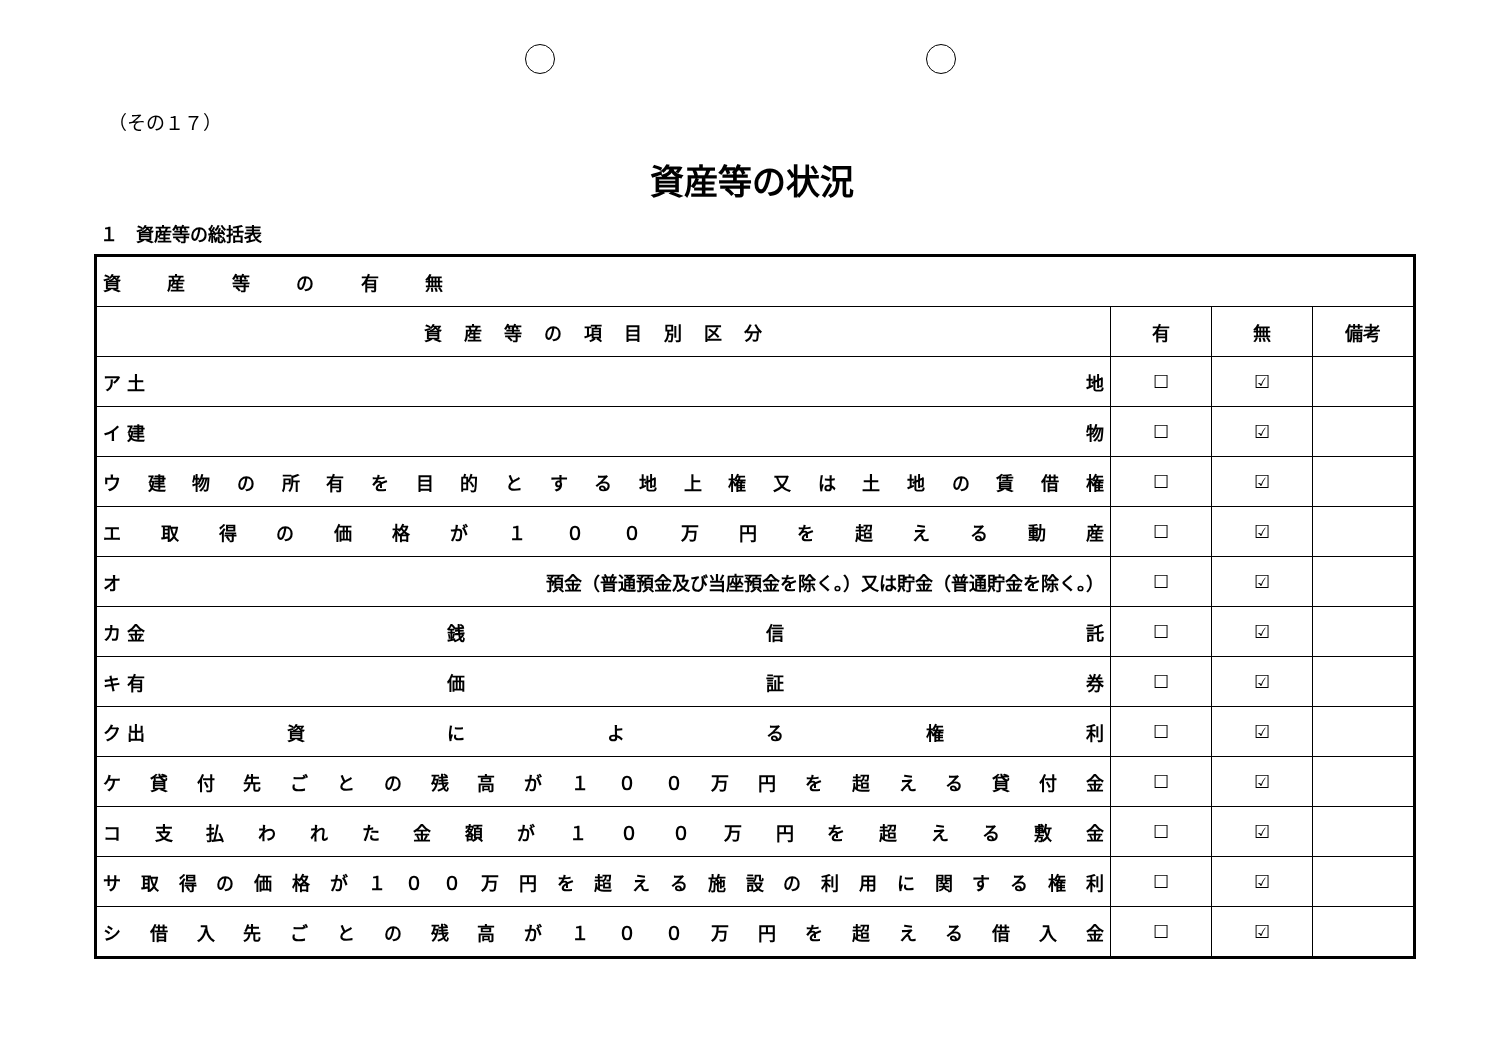（その１７）
資産等の状況
１　資産等の総括表
| 資 産 等 の 有 無 | | | |
| 資産等の項目別区分 | 有 | 無 | 備考 |
| ア 土 地 | ☐ | ☑ | |
| イ 建 物 | ☐ | ☑ | |
| ウ 建 物 の 所 有 を 目 的 と す る 地 上 権 又 は 土 地 の 賃 借 権 | ☐ | ☑ | |
| エ 取 得 の 価 格 が １ ０ ０ 万 円 を 超 え る 動 産 | ☐ | ☑ | |
| オ 預金（普通預金及び当座預金を除く。）又は貯金（普通貯金を除く。） | ☐ | ☑ | |
| カ 金 銭 信 託 | ☐ | ☑ | |
| キ 有 価 証 券 | ☐ | ☑ | |
| ク 出 資 に よ る 権 利 | ☐ | ☑ | |
| ケ 貸 付 先 ご と の 残 高 が １ ０ ０ 万 円 を 超 え る 貸 付 金 | ☐ | ☑ | |
| コ 支 払 わ れ た 金 額 が １ ０ ０ 万 円 を 超 え る 敷 金 | ☐ | ☑ | |
| サ 取 得 の 価 格 が １ ０ ０ 万 円 を 超 え る 施 設 の 利 用 に 関 す る 権 利 | ☐ | ☑ | |
| シ 借 入 先 ご と の 残 高 が １ ０ ０ 万 円 を 超 え る 借 入 金 | ☐ | ☑ | |